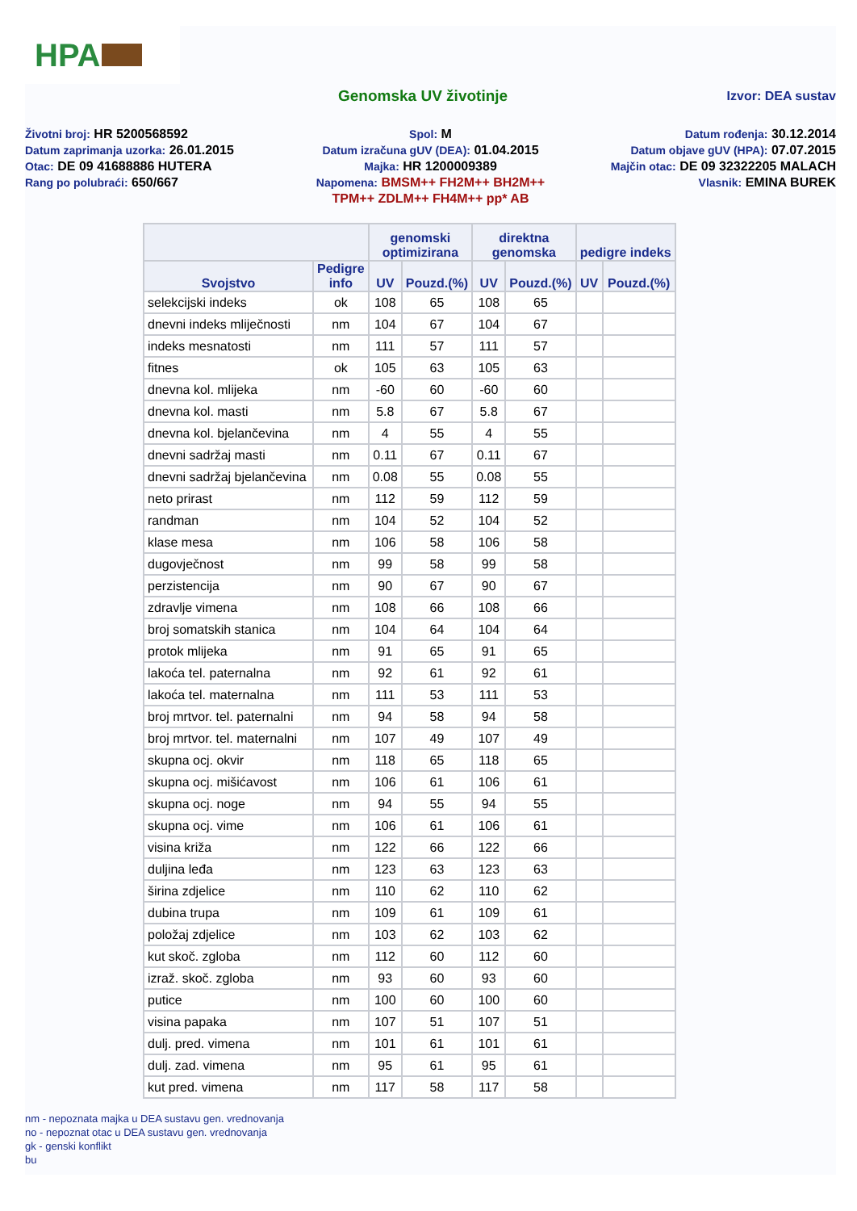HPA
Genomska UV životinje
Izvor: DEA sustav
Životni broj: HR 5200568592
Spol: M
Datum rođenja: 30.12.2014
Datum zaprimanja uzorka: 26.01.2015
Datum izračuna gUV (DEA): 01.04.2015
Datum objave gUV (HPA): 07.07.2015
Otac: DE 09 41688886 HUTERA
Majka: HR 1200009389
Majčin otac: DE 09 32322205 MALACH
Rang po polubraći: 650/667
Napomena: BMSM++ FH2M++ BH2M++
TPM++ ZDLM++ FH4M++ pp* AB
Vlasnik: EMINA BUREK
| | | genomski optimizirana | | direktna genomska | | pedigre indeks | |
| --- | --- | --- | --- | --- | --- | --- | --- |
| Svojstvo | Pedigre info | UV | Pouzd.(%) | UV | Pouzd.(%) | UV | Pouzd.(%) |
| selekcijski indeks | ok | 108 | 65 | 108 | 65 | | |
| dnevni indeks mliječnosti | nm | 104 | 67 | 104 | 67 | | |
| indeks mesnatosti | nm | 111 | 57 | 111 | 57 | | |
| fitnes | ok | 105 | 63 | 105 | 63 | | |
| dnevna kol. mlijeka | nm | -60 | 60 | -60 | 60 | | |
| dnevna kol. masti | nm | 5.8 | 67 | 5.8 | 67 | | |
| dnevna kol. bjelančevina | nm | 4 | 55 | 4 | 55 | | |
| dnevni sadržaj masti | nm | 0.11 | 67 | 0.11 | 67 | | |
| dnevni sadržaj bjelančevina | nm | 0.08 | 55 | 0.08 | 55 | | |
| neto prirast | nm | 112 | 59 | 112 | 59 | | |
| randman | nm | 104 | 52 | 104 | 52 | | |
| klase mesa | nm | 106 | 58 | 106 | 58 | | |
| dugovječnost | nm | 99 | 58 | 99 | 58 | | |
| perzistencija | nm | 90 | 67 | 90 | 67 | | |
| zdravlje vimena | nm | 108 | 66 | 108 | 66 | | |
| broj somatskih stanica | nm | 104 | 64 | 104 | 64 | | |
| protok mlijeka | nm | 91 | 65 | 91 | 65 | | |
| lakoća tel. paternalna | nm | 92 | 61 | 92 | 61 | | |
| lakoća tel. maternalna | nm | 111 | 53 | 111 | 53 | | |
| broj mrtvor. tel. paternalni | nm | 94 | 58 | 94 | 58 | | |
| broj mrtvor. tel. maternalni | nm | 107 | 49 | 107 | 49 | | |
| skupna ocj. okvir | nm | 118 | 65 | 118 | 65 | | |
| skupna ocj. mišićavost | nm | 106 | 61 | 106 | 61 | | |
| skupna ocj. noge | nm | 94 | 55 | 94 | 55 | | |
| skupna ocj. vime | nm | 106 | 61 | 106 | 61 | | |
| visina križa | nm | 122 | 66 | 122 | 66 | | |
| duljina leđa | nm | 123 | 63 | 123 | 63 | | |
| širina zdjelice | nm | 110 | 62 | 110 | 62 | | |
| dubina trupa | nm | 109 | 61 | 109 | 61 | | |
| položaj zdjelice | nm | 103 | 62 | 103 | 62 | | |
| kut skoč. zgloba | nm | 112 | 60 | 112 | 60 | | |
| izraž. skoč. zgloba | nm | 93 | 60 | 93 | 60 | | |
| putice | nm | 100 | 60 | 100 | 60 | | |
| visina papaka | nm | 107 | 51 | 107 | 51 | | |
| dulj. pred. vimena | nm | 101 | 61 | 101 | 61 | | |
| dulj. zad. vimena | nm | 95 | 61 | 95 | 61 | | |
| kut pred. vimena | nm | 117 | 58 | 117 | 58 | | |
nm - nepoznata majka u DEA sustavu gen. vrednovanja
no - nepoznat otac u DEA sustavu gen. vrednovanja
gk - genski konflikt
bu